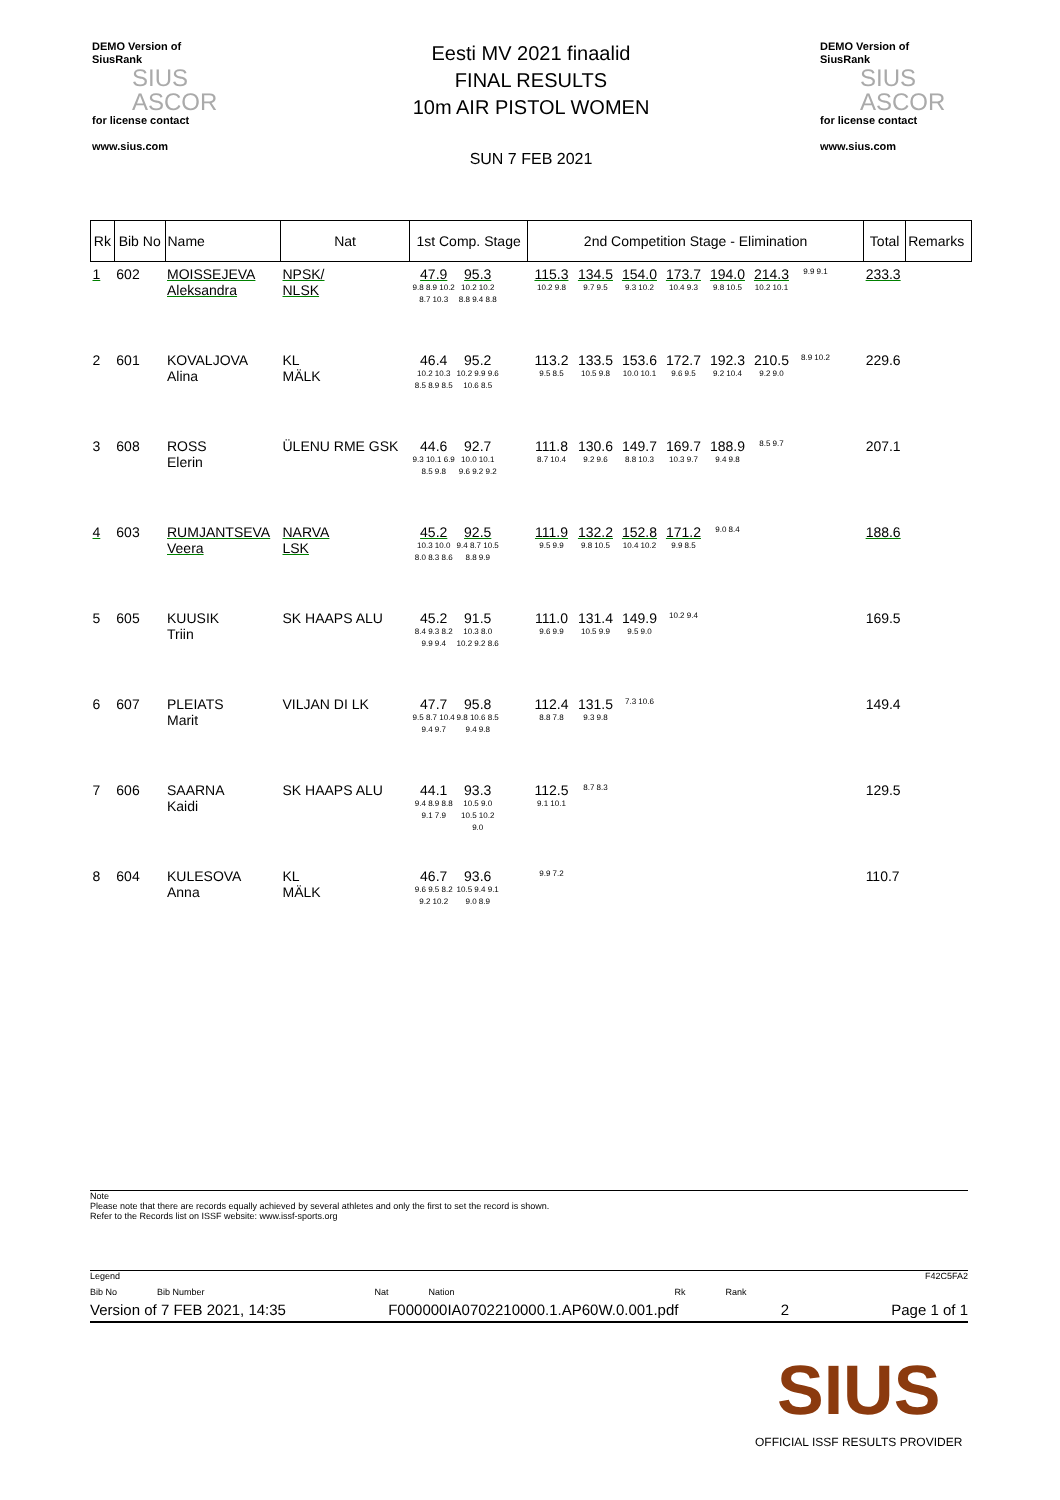DEMO Version of
SiusRank
SIUS
ASCOR
for license contact
www.sius.com
Eesti MV 2021 finaalid
FINAL RESULTS
10m AIR PISTOL WOMEN
SUN 7 FEB 2021
DEMO Version of
SiusRank
SIUS
ASCOR
for license contact
www.sius.com
| Rk | Bib No | Name | Nat | 1st Comp. Stage | 2nd Competition Stage - Elimination | Total | Remarks |
| --- | --- | --- | --- | --- | --- | --- | --- |
| 1 | 602 | MOISSEJEVA Aleksandra | NPSK/ NLSK | 47.9 9.8 8.9 10.2 8.7 10.3 95.3 10.2 10.2 8.8 9.4 8.8 | 115.3 10.2 9.8 134.5 9.7 9.5 154.0 9.3 10.2 173.7 10.4 9.3 194.0 9.8 10.5 214.3 10.2 10.1 9.9 9.1 | 233.3 | |
| 2 | 601 | KOVALJOVA Alina | KL MÄLK | 46.4 10.2 10.3 8.5 8.9 8.5 95.2 10.2 9.9 9.6 10.6 8.5 | 113.2 9.5 8.5 133.5 10.5 9.8 153.6 10.0 10.1 172.7 9.6 9.5 192.3 9.2 10.4 210.5 9.2 9.0 8.9 10.2 | 229.6 | |
| 3 | 608 | ROSS Elerin | ÜLENU RME GSK | 44.6 9.3 10.1 6.9 8.5 9.8 92.7 10.0 10.1 9.6 9.2 9.2 | 111.8 8.7 10.4 130.6 9.2 9.6 149.7 8.8 10.3 169.7 10.3 9.7 188.9 9.4 9.8 8.5 9.7 | 207.1 | |
| 4 | 603 | RUMJANTSEVA Veera | NARVA LSK | 45.2 10.3 10.0 8.0 8.3 8.6 92.5 9.4 8.7 10.5 8.8 9.9 | 111.9 9.5 9.9 132.2 9.8 10.5 152.8 10.4 10.2 171.2 9.9 8.5 9.0 8.4 | 188.6 | |
| 5 | 605 | KUUSIK Triin | SK HAAPS ALU | 45.2 8.4 9.3 8.2 9.9 9.4 91.5 10.3 8.0 10.2 9.2 8.6 | 111.0 9.6 9.9 131.4 10.5 9.9 149.9 9.5 9.0 10.2 9.4 | 169.5 | |
| 6 | 607 | PLEIATS Marit | VILJAN DI LK | 47.7 9.5 8.7 10.4 9.4 9.7 95.8 9.8 10.6 8.5 9.4 9.8 | 112.4 8.8 7.8 131.5 9.3 9.8 7.3 10.6 | 149.4 | |
| 7 | 606 | SAARNA Kaidi | SK HAAPS ALU | 44.1 9.4 8.9 8.8 9.1 7.9 93.3 10.5 9.0 10.5 10.2 9.0 | 112.5 9.1 10.1 8.7 8.3 | 129.5 | |
| 8 | 604 | KULESOVA Anna | KL MÄLK | 46.7 9.6 9.5 8.2 9.2 10.2 93.6 10.5 9.4 9.1 9.0 8.9 | 9.9 7.2 | 110.7 | |
Note
Please note that there are records equally achieved by several athletes and only the first to set the record is shown.
Refer to the Records list on ISSF website: www.issf-sports.org
Legend F42C5FA2
Bib No Bib Number Nat Nation Rk Rank
Version of 7 FEB 2021, 14:35 F000000IA0702210000.1.AP60W.0.001.pdf 2 Page 1 of 1
SIUS
OFFICIAL ISSF RESULTS PROVIDER